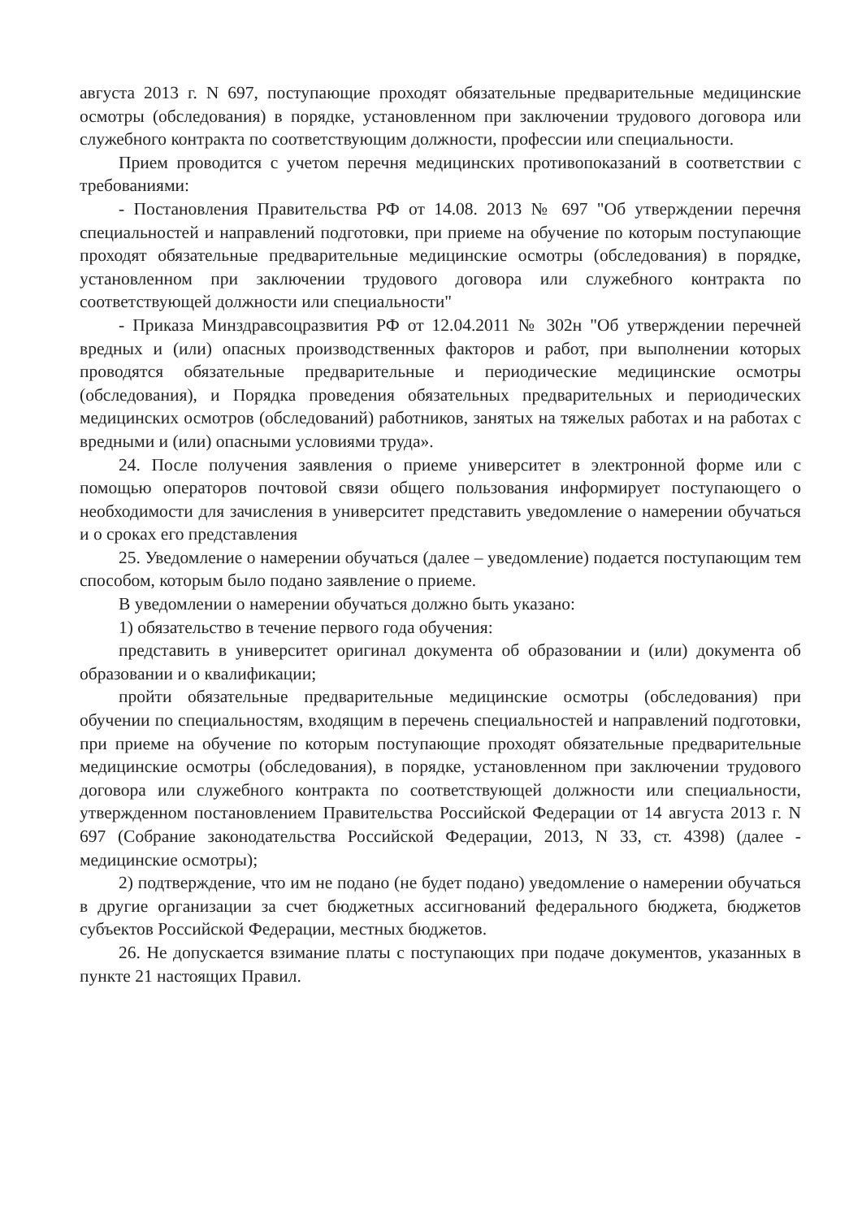августа 2013 г. N 697, поступающие проходят обязательные предварительные медицинские осмотры (обследования) в порядке, установленном при заключении трудового договора или служебного контракта по соответствующим должности, профессии или специальности.
Прием проводится с учетом перечня медицинских противопоказаний в соответствии с требованиями:
- Постановления Правительства РФ от 14.08. 2013 № 697 "Об утверждении перечня специальностей и направлений подготовки, при приеме на обучение по которым поступающие проходят обязательные предварительные медицинские осмотры (обследования) в порядке, установленном при заключении трудового договора или служебного контракта по соответствующей должности или специальности"
- Приказа Минздравсоцразвития РФ от 12.04.2011 № 302н "Об утверждении перечней вредных и (или) опасных производственных факторов и работ, при выполнении которых проводятся обязательные предварительные и периодические медицинские осмотры (обследования), и Порядка проведения обязательных предварительных и периодических медицинских осмотров (обследований) работников, занятых на тяжелых работах и на работах с вредными и (или) опасными условиями труда».
24. После получения заявления о приеме университет в электронной форме или с помощью операторов почтовой связи общего пользования информирует поступающего о необходимости для зачисления в университет представить уведомление о намерении обучаться и о сроках его представления
25. Уведомление о намерении обучаться (далее – уведомление) подается поступающим тем способом, которым было подано заявление о приеме.
В уведомлении о намерении обучаться должно быть указано:
1) обязательство в течение первого года обучения:
представить в университет оригинал документа об образовании и (или) документа об образовании и о квалификации;
пройти обязательные предварительные медицинские осмотры (обследования) при обучении по специальностям, входящим в перечень специальностей и направлений подготовки, при приеме на обучение по которым поступающие проходят обязательные предварительные медицинские осмотры (обследования), в порядке, установленном при заключении трудового договора или служебного контракта по соответствующей должности или специальности, утвержденном постановлением Правительства Российской Федерации от 14 августа 2013 г. N 697 (Собрание законодательства Российской Федерации, 2013, N 33, ст. 4398) (далее - медицинские осмотры);
2) подтверждение, что им не подано (не будет подано) уведомление о намерении обучаться в другие организации за счет бюджетных ассигнований федерального бюджета, бюджетов субъектов Российской Федерации, местных бюджетов.
26. Не допускается взимание платы с поступающих при подаче документов, указанных в пункте 21 настоящих Правил.